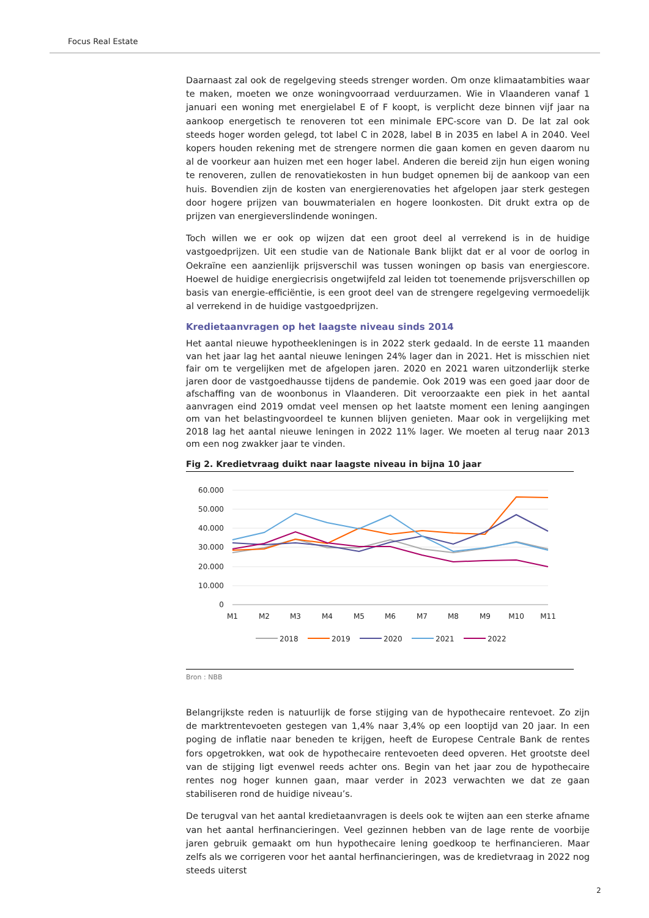Focus Real Estate
Daarnaast zal ook de regelgeving steeds strenger worden. Om onze klimaatambities waar te maken, moeten we onze woningvoorraad verduurzamen. Wie in Vlaanderen vanaf 1 januari een woning met energielabel E of F koopt, is verplicht deze binnen vijf jaar na aankoop energetisch te renoveren tot een minimale EPC-score van D. De lat zal ook steeds hoger worden gelegd, tot label C in 2028, label B in 2035 en label A in 2040. Veel kopers houden rekening met de strengere normen die gaan komen en geven daarom nu al de voorkeur aan huizen met een hoger label. Anderen die bereid zijn hun eigen woning te renoveren, zullen de renovatiekosten in hun budget opnemen bij de aankoop van een huis. Bovendien zijn de kosten van energierenovaties het afgelopen jaar sterk gestegen door hogere prijzen van bouwmaterialen en hogere loonkosten. Dit drukt extra op de prijzen van energieverslindende woningen.
Toch willen we er ook op wijzen dat een groot deel al verrekend is in de huidige vastgoedprijzen. Uit een studie van de Nationale Bank blijkt dat er al voor de oorlog in Oekraïne een aanzienlijk prijsverschil was tussen woningen op basis van energiescore. Hoewel de huidige energiecrisis ongetwijfeld zal leiden tot toenemende prijsverschillen op basis van energie-efficiëntie, is een groot deel van de strengere regelgeving vermoedelijk al verrekend in de huidige vastgoedprijzen.
Kredietaanvragen op het laagste niveau sinds 2014
Het aantal nieuwe hypotheekleningen is in 2022 sterk gedaald. In de eerste 11 maanden van het jaar lag het aantal nieuwe leningen 24% lager dan in 2021. Het is misschien niet fair om te vergelijken met de afgelopen jaren. 2020 en 2021 waren uitzonderlijk sterke jaren door de vastgoedhausse tijdens de pandemie. Ook 2019 was een goed jaar door de afschaffing van de woonbonus in Vlaanderen. Dit veroorzaakte een piek in het aantal aanvragen eind 2019 omdat veel mensen op het laatste moment een lening aangingen om van het belastingvoordeel te kunnen blijven genieten. Maar ook in vergelijking met 2018 lag het aantal nieuwe leningen in 2022 11% lager. We moeten al terug naar 2013 om een nog zwakker jaar te vinden.
Fig 2. Kredietvraag duikt naar laagste niveau in bijna 10 jaar
60.000
50.000
40.000
30.000
20.000
10.000
0
M1
M2
M3
M4
M5
M6
M7
M8
M9
M10
M11
2018
2019
2020
2021
2022
Bron : NBB
Belangrijkste reden is natuurlijk de forse stijging van de hypothecaire rentevoet. Zo zijn de marktrentevoeten gestegen van 1,4% naar 3,4% op een looptijd van 20 jaar. In een poging de inflatie naar beneden te krijgen, heeft de Europese Centrale Bank de rentes fors opgetrokken, wat ook de hypothecaire rentevoeten deed opveren. Het grootste deel van de stijging ligt evenwel reeds achter ons. Begin van het jaar zou de hypothecaire rentes nog hoger kunnen gaan, maar verder in 2023 verwachten we dat ze gaan stabiliseren rond de huidige niveau’s.
De terugval van het aantal kredietaanvragen is deels ook te wijten aan een sterke afname van het aantal herfinancieringen. Veel gezinnen hebben van de lage rente de voorbije jaren gebruik gemaakt om hun hypothecaire lening goedkoop te herfinancieren. Maar zelfs als we corrigeren voor het aantal herfinancieringen, was de kredietvraag in 2022 nog steeds uiterst
2